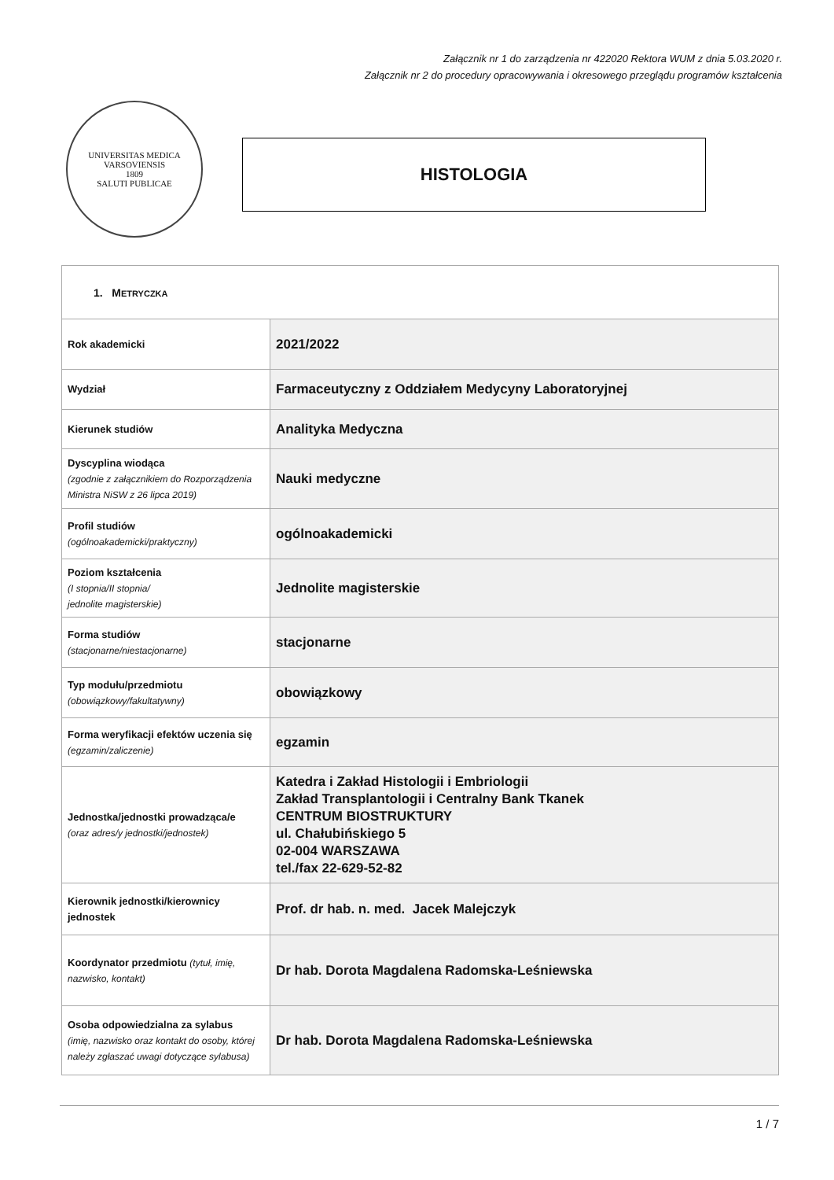Załącznik nr 1 do zarządzenia nr 422020 Rektora WUM z dnia 5.03.2020 r.
Załącznik nr 2 do procedury opracowywania i okresowego przeglądu programów kształcenia
UNIVERSITAS MEDICA VARSOVIENSIS
1809
SALUTI PUBLICAE
HISTOLOGIA
| 1. M ETRYCZKA | |
| --- | --- |
| Rok akademicki | 2021/2022 |
| Wydział | Farmaceutyczny z Oddziałem Medycyny Laboratoryjnej |
| Kierunek studiów | Analityka Medyczna |
| Dyscyplina wiodąca (zgodnie z załącznikiem do Rozporządzenia Ministra NiSW z 26 lipca 2019) | Nauki medyczne |
| Profil studiów (ogólnoakademicki/praktyczny) | ogólnoakademicki |
| Poziom kształcenia (I stopnia/II stopnia/ jednolite magisterskie) | Jednolite magisterskie |
| Forma studiów (stacjonarne/niestacjonarne) | stacjonarne |
| Typ modułu/przedmiotu (obowiązkowy/fakultatywny) | obowiązkowy |
| Forma weryfikacji efektów uczenia się (egzamin/zaliczenie) | egzamin |
| Jednostka/jednostki prowadząca/e (oraz adres/y jednostki/jednostek) | Katedra i Zakład Histologii i Embriologii Zakład Transplantologii i Centralny Bank Tkanek CENTRUM BIOSTRUKTURY ul. Chałubińskiego 5 02-004 WARSZAWA tel./fax 22-629-52-82 |
| Kierownik jednostki/kierownicy jednostek | Prof. dr hab. n. med. Jacek Malejczyk |
| Koordynator przedmiotu (tytuł, imię, nazwisko, kontakt) | Dr hab. Dorota Magdalena Radomska-Leśniewska |
| Osoba odpowiedzialna za sylabus (imię, nazwisko oraz kontakt do osoby, której należy zgłaszać uwagi dotyczące sylabusa) | Dr hab. Dorota Magdalena Radomska-Leśniewska |
1 / 7